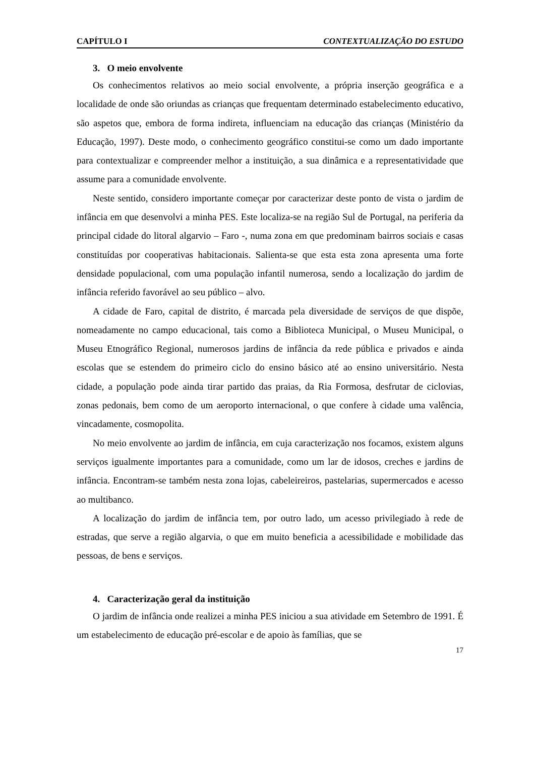CAPÍTULO I CONTEXTUALIZAÇÃO DO ESTUDO
3. O meio envolvente
Os conhecimentos relativos ao meio social envolvente, a própria inserção geográfica e a localidade de onde são oriundas as crianças que frequentam determinado estabelecimento educativo, são aspetos que, embora de forma indireta, influenciam na educação das crianças (Ministério da Educação, 1997). Deste modo, o conhecimento geográfico constitui-se como um dado importante para contextualizar e compreender melhor a instituição, a sua dinâmica e a representatividade que assume para a comunidade envolvente.
Neste sentido, considero importante começar por caracterizar deste ponto de vista o jardim de infância em que desenvolvi a minha PES. Este localiza-se na região Sul de Portugal, na periferia da principal cidade do litoral algarvio – Faro -, numa zona em que predominam bairros sociais e casas constituídas por cooperativas habitacionais. Salienta-se que esta esta zona apresenta uma forte densidade populacional, com uma população infantil numerosa, sendo a localização do jardim de infância referido favorável ao seu público – alvo.
A cidade de Faro, capital de distrito, é marcada pela diversidade de serviços de que dispõe, nomeadamente no campo educacional, tais como a Biblioteca Municipal, o Museu Municipal, o Museu Etnográfico Regional, numerosos jardins de infância da rede pública e privados e ainda escolas que se estendem do primeiro ciclo do ensino básico até ao ensino universitário. Nesta cidade, a população pode ainda tirar partido das praias, da Ria Formosa, desfrutar de ciclovias, zonas pedonais, bem como de um aeroporto internacional, o que confere à cidade uma valência, vincadamente, cosmopolita.
No meio envolvente ao jardim de infância, em cuja caracterização nos focamos, existem alguns serviços igualmente importantes para a comunidade, como um lar de idosos, creches e jardins de infância. Encontram-se também nesta zona lojas, cabeleireiros, pastelarias, supermercados e acesso ao multibanco.
A localização do jardim de infância tem, por outro lado, um acesso privilegiado à rede de estradas, que serve a região algarvia, o que em muito beneficia a acessibilidade e mobilidade das pessoas, de bens e serviços.
4. Caracterização geral da instituição
O jardim de infância onde realizei a minha PES iniciou a sua atividade em Setembro de 1991. É um estabelecimento de educação pré-escolar e de apoio às famílias, que se
17